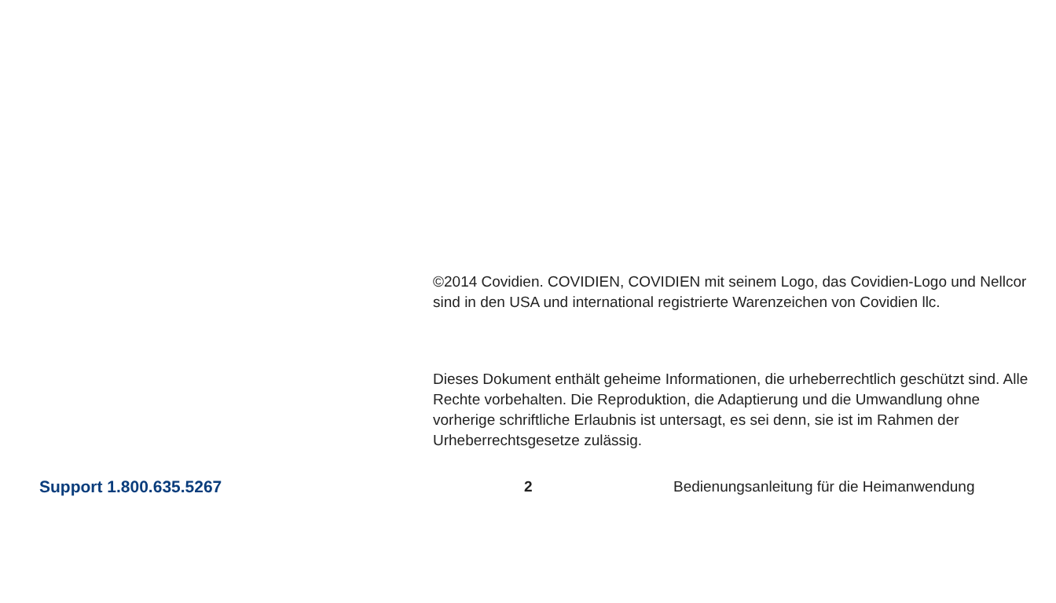©2014 Covidien. COVIDIEN, COVIDIEN mit seinem Logo, das Covidien-Logo und Nellcor sind in den USA und international registrierte Warenzeichen von Covidien llc.
Dieses Dokument enthält geheime Informationen, die urheberrechtlich geschützt sind. Alle Rechte vorbehalten. Die Reproduktion, die Adaptierung und die Umwandlung ohne vorherige schriftliche Erlaubnis ist untersagt, es sei denn, sie ist im Rahmen der Urheberrechtsgesetze zulässig.
Support 1.800.635.5267 2 Bedienungsanleitung für die Heimanwendung